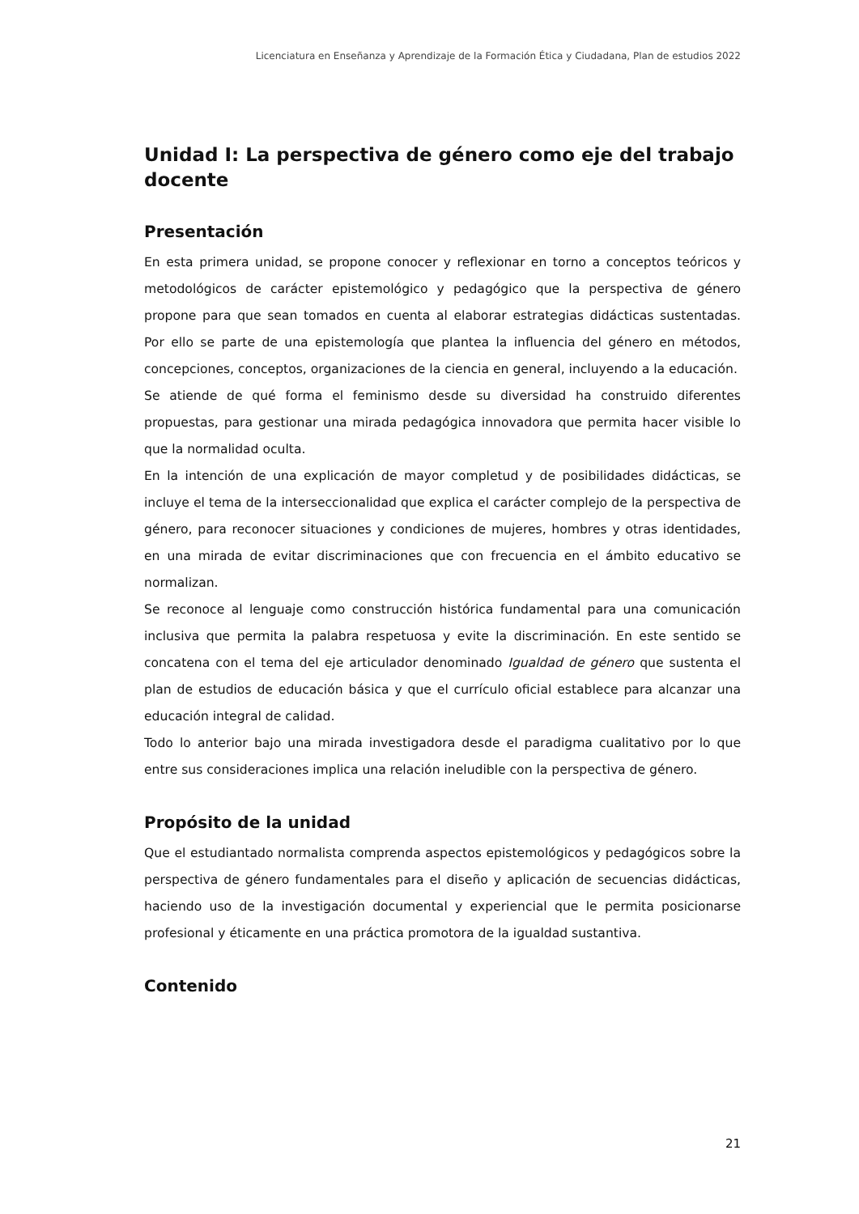Licenciatura en Enseñanza y Aprendizaje de la Formación Ética y Ciudadana, Plan de estudios 2022
Unidad I: La perspectiva de género como eje del trabajo docente
Presentación
En esta primera unidad, se propone conocer y reflexionar en torno a conceptos teóricos y metodológicos de carácter epistemológico y pedagógico que la perspectiva de género propone para que sean tomados en cuenta al elaborar estrategias didácticas sustentadas. Por ello se parte de una epistemología que plantea la influencia del género en métodos, concepciones, conceptos, organizaciones de la ciencia en general, incluyendo a la educación.
Se atiende de qué forma el feminismo desde su diversidad ha construido diferentes propuestas, para gestionar una mirada pedagógica innovadora que permita hacer visible lo que la normalidad oculta.
En la intención de una explicación de mayor completud y de posibilidades didácticas, se incluye el tema de la interseccionalidad que explica el carácter complejo de la perspectiva de género, para reconocer situaciones y condiciones de mujeres, hombres y otras identidades, en una mirada de evitar discriminaciones que con frecuencia en el ámbito educativo se normalizan.
Se reconoce al lenguaje como construcción histórica fundamental para una comunicación inclusiva que permita la palabra respetuosa y evite la discriminación. En este sentido se concatena con el tema del eje articulador denominado Igualdad de género que sustenta el plan de estudios de educación básica y que el currículo oficial establece para alcanzar una educación integral de calidad.
Todo lo anterior bajo una mirada investigadora desde el paradigma cualitativo por lo que entre sus consideraciones implica una relación ineludible con la perspectiva de género.
Propósito de la unidad
Que el estudiantado normalista comprenda aspectos epistemológicos y pedagógicos sobre la perspectiva de género fundamentales para el diseño y aplicación de secuencias didácticas, haciendo uso de la investigación documental y experiencial que le permita posicionarse profesional y éticamente en una práctica promotora de la igualdad sustantiva.
Contenido
21